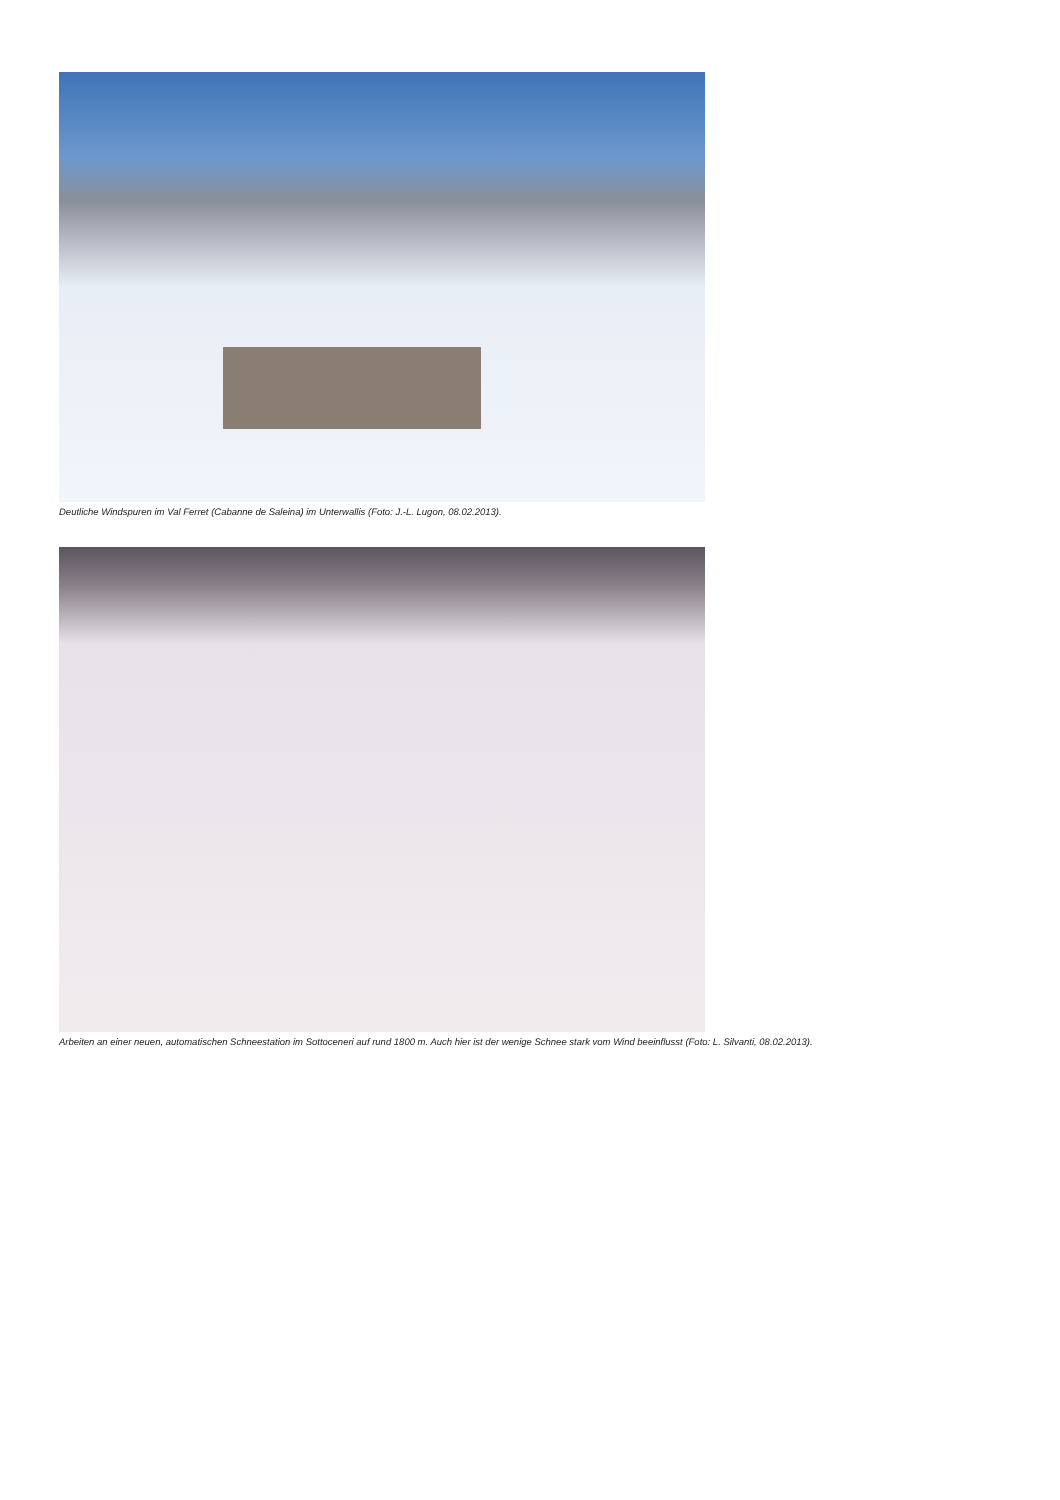Deutliche Windspuren im Val Ferret (Cabanne de Saleina) im Unterwallis (Foto: J.-L. Lugon, 08.02.2013).
Arbeiten an einer neuen, automatischen Schneestation im Sottoceneri auf rund 1800 m. Auch hier ist der wenige Schnee stark vom Wind beeinflusst (Foto: L. Silvanti, 08.02.2013).